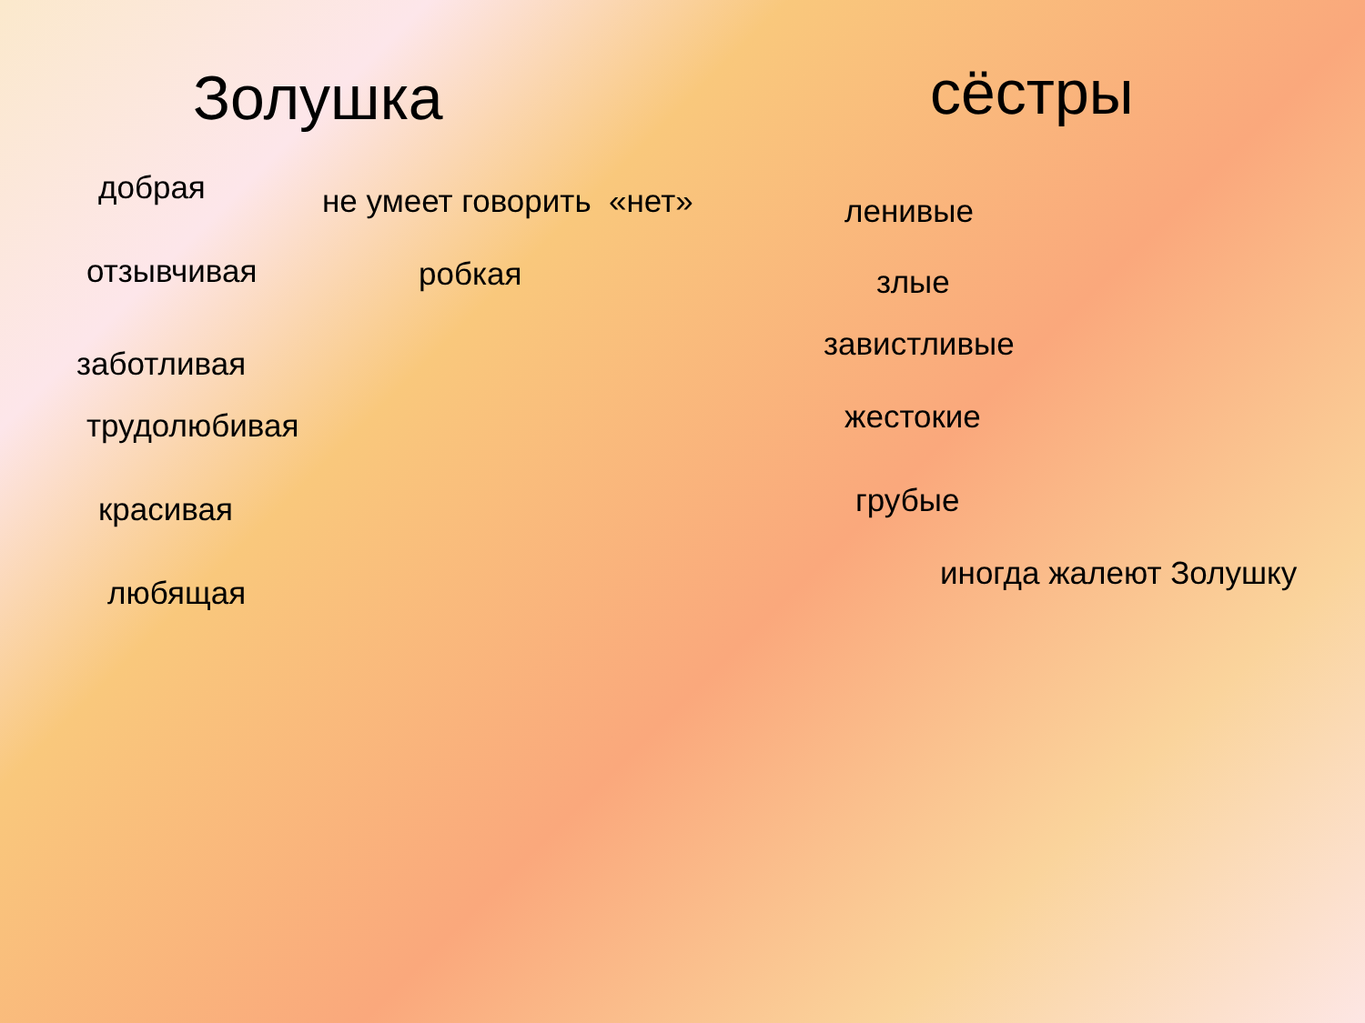Золушка
добрая
отзывчивая
заботливая
трудолюбивая
красивая
любящая
не умеет говорить «нет»
робкая
сёстры
ленивые
злые
завистливые
жестокие
грубые
иногда жалеют Золушку